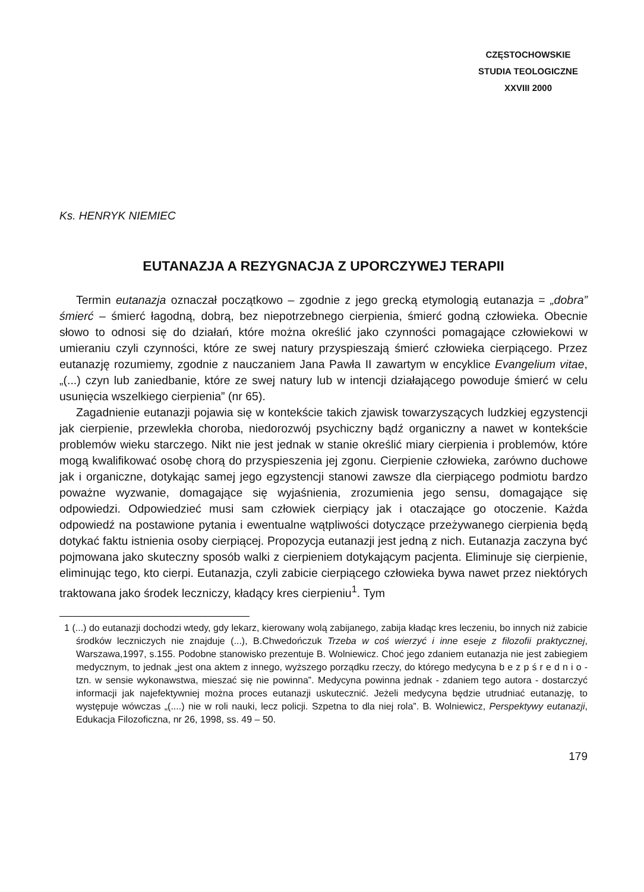CZĘSTOCHOWSKIE
STUDIA TEOLOGICZNE
XXVIII 2000
Ks. HENRYK NIEMIEC
EUTANAZJA A REZYGNACJA Z UPORCZYWEJ TERAPII
Termin eutanazja oznaczał początkowo – zgodnie z jego grecką etymologią eutanazja = „dobra” śmierć – śmierć łagodną, dobrą, bez niepotrzebnego cierpienia, śmierć godną człowieka. Obecnie słowo to odnosi się do działań, które można określić jako czynności pomagające człowiekowi w umieraniu czyli czynności, które ze swej natury przyspieszają śmierć człowieka cierpiącego. Przez eutanazję rozumiemy, zgodnie z nauczaniem Jana Pawła II zawartym w encyklice Evangelium vitae, „(...) czyn lub zaniedbanie, które ze swej natury lub w intencji działającego powoduje śmierć w celu usunięcia wszelkiego cierpienia” (nr 65).
Zagadnienie eutanazji pojawia się w kontekście takich zjawisk towarzyszących ludzkiej egzystencji jak cierpienie, przewlekła choroba, niedorozwój psychiczny bądź organiczny a nawet w kontekście problemów wieku starczego. Nikt nie jest jednak w stanie określić miary cierpienia i problemów, które mogą kwalifikować osobę chorą do przyspieszenia jej zgonu. Cierpienie człowieka, zarówno duchowe jak i organiczne, dotykając samej jego egzystencji stanowi zawsze dla cierpiącego podmiotu bardzo poważne wyzwanie, domagające się wyjaśnienia, zrozumienia jego sensu, domagające się odpowiedzi. Odpowiedzieć musi sam człowiek cierpiący jak i otaczające go otoczenie. Każda odpowiedź na postawione pytania i ewentualne wątpliwości dotyczące przeżywanego cierpienia będą dotykać faktu istnienia osoby cierpiącej. Propozycja eutanazji jest jedną z nich. Eutanazja zaczyna być pojmowana jako skuteczny sposób walki z cierpieniem dotykającym pacjenta. Eliminuje się cierpienie, eliminując tego, kto cierpi. Eutanazja, czyli zabicie cierpiącego człowieka bywa nawet przez niektórych traktowana jako środek leczniczy, kładący kres cierpieniu<sup>1</sup>. Tym
1 (...) do eutanazji dochodzi wtedy, gdy lekarz, kierowany wolą zabijanego, zabija kładąc kres leczeniu, bo innych niż zabicie środków leczniczych nie znajduje (...), B.Chwedończuk Trzeba w coś wierzyć i inne eseje z filozofii praktycznej, Warszawa,1997, s.155. Podobne stanowisko prezentuje B. Wolniewicz. Choć jego zdaniem eutanazja nie jest zabiegiem medycznym, to jednak „jest ona aktem z innego, wyższego porządku rzeczy, do którego medycyna b e z p ś r e d n i o - tzn. w sensie wykonawstwa, mieszać się nie powinna”. Medycyna powinna jednak - zdaniem tego autora - dostarczyć informacji jak najefektywniej można proces eutanazji uskutecznić. Jeżeli medycyna będzie utrudniać eutanazję, to występuje wówczas „(....) nie w roli nauki, lecz policji. Szpetna to dla niej rola”. B. Wolniewicz, Perspektywy eutanazji, Edukacja Filozoficzna, nr 26, 1998, ss. 49 – 50.
179